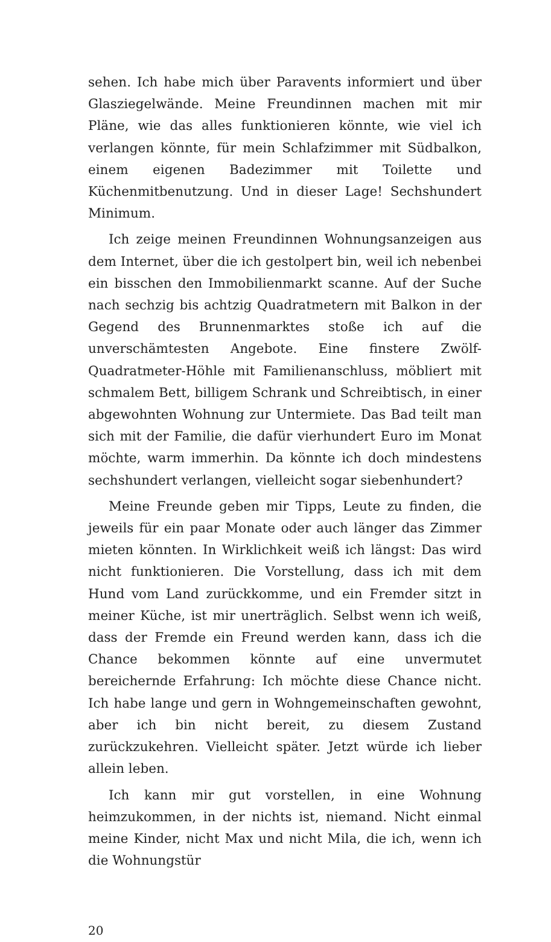sehen. Ich habe mich über Paravents informiert und über Glasziegelwände. Meine Freundinnen machen mit mir Pläne, wie das alles funktionieren könnte, wie viel ich verlangen könnte, für mein Schlafzimmer mit Südbalkon, einem eigenen Badezimmer mit Toilette und Küchenmitbenutzung. Und in dieser Lage! Sechshundert Minimum.
Ich zeige meinen Freundinnen Wohnungsanzeigen aus dem Internet, über die ich gestolpert bin, weil ich nebenbei ein bisschen den Immobilienmarkt scanne. Auf der Suche nach sechzig bis achtzig Quadratmetern mit Balkon in der Gegend des Brunnenmarktes stoße ich auf die unverschämtesten Angebote. Eine finstere Zwölf-Quadratmeter-Höhle mit Familienanschluss, möbliert mit schmalem Bett, billigem Schrank und Schreibtisch, in einer abgewohnten Wohnung zur Untermiete. Das Bad teilt man sich mit der Familie, die dafür vierhundert Euro im Monat möchte, warm immerhin. Da könnte ich doch mindestens sechshundert verlangen, vielleicht sogar siebenhundert?
Meine Freunde geben mir Tipps, Leute zu finden, die jeweils für ein paar Monate oder auch länger das Zimmer mieten könnten. In Wirklichkeit weiß ich längst: Das wird nicht funktionieren. Die Vorstellung, dass ich mit dem Hund vom Land zurückkomme, und ein Fremder sitzt in meiner Küche, ist mir unerträglich. Selbst wenn ich weiß, dass der Fremde ein Freund werden kann, dass ich die Chance bekommen könnte auf eine unvermutet bereichernde Erfahrung: Ich möchte diese Chance nicht. Ich habe lange und gern in Wohngemeinschaften gewohnt, aber ich bin nicht bereit, zu diesem Zustand zurückzukehren. Vielleicht später. Jetzt würde ich lieber allein leben.
Ich kann mir gut vorstellen, in eine Wohnung heimzukommen, in der nichts ist, niemand. Nicht einmal meine Kinder, nicht Max und nicht Mila, die ich, wenn ich die Wohnungstür
20